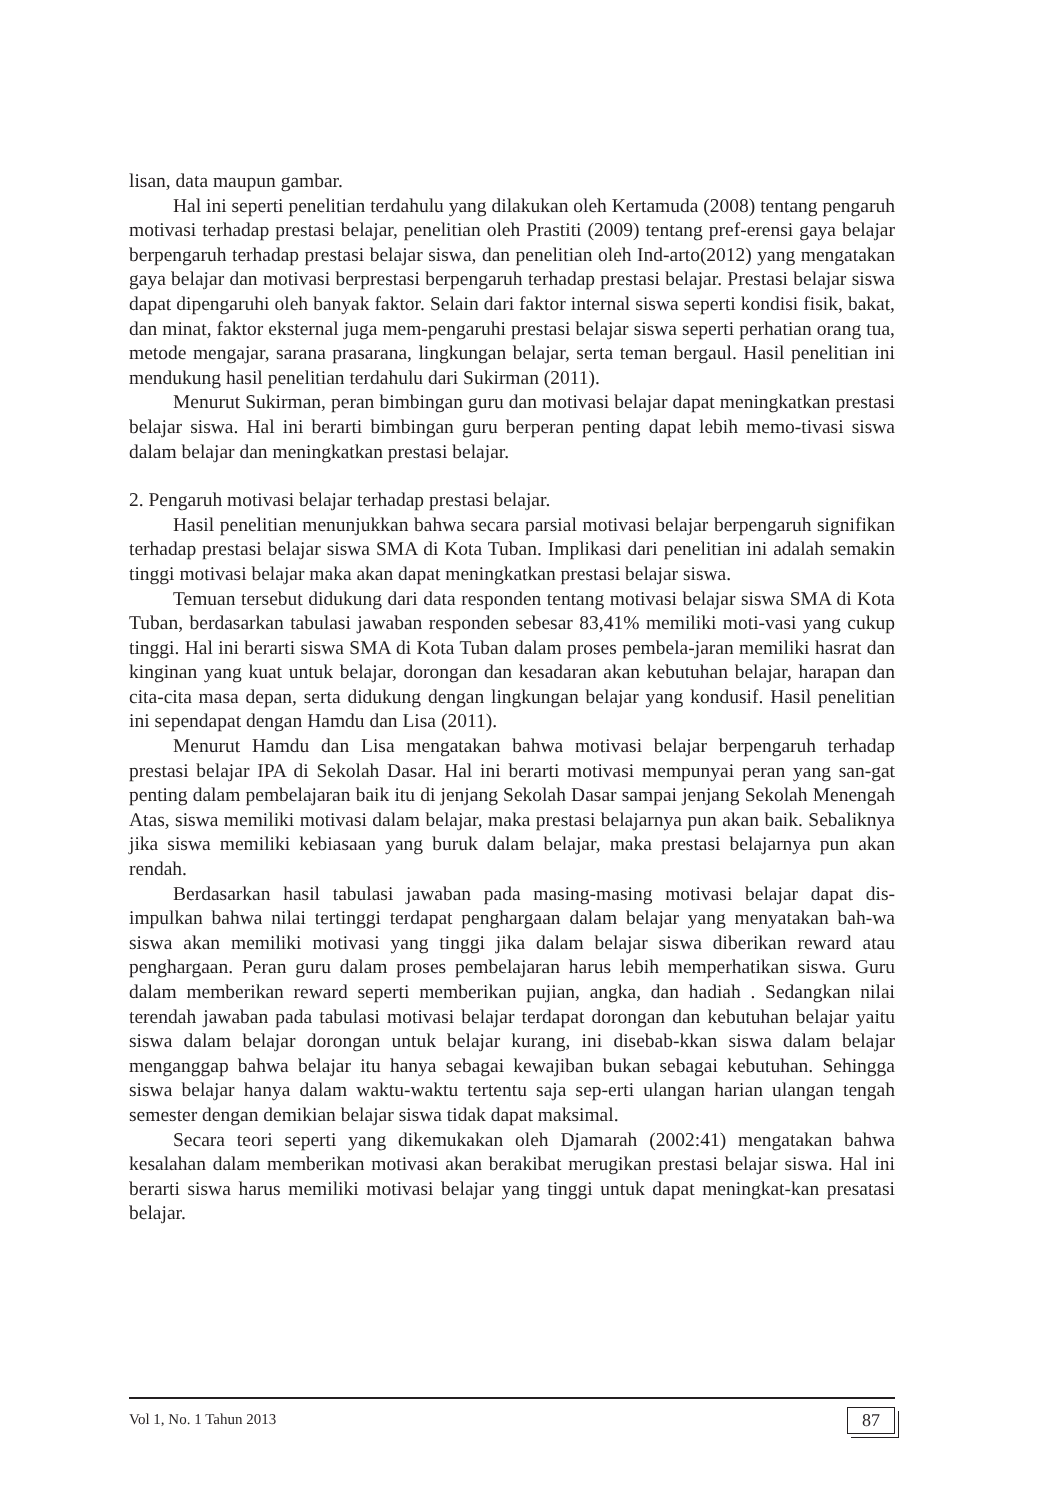lisan, data maupun gambar.
Hal ini seperti penelitian terdahulu yang dilakukan oleh Kertamuda (2008) tentang pengaruh motivasi terhadap prestasi belajar, penelitian oleh Prastiti (2009) tentang pref-erensi gaya belajar berpengaruh terhadap prestasi belajar siswa, dan penelitian oleh Ind-arto(2012) yang mengatakan gaya belajar dan motivasi berprestasi berpengaruh terhadap prestasi belajar. Prestasi belajar siswa dapat dipengaruhi oleh banyak faktor. Selain dari faktor internal siswa seperti kondisi fisik, bakat, dan minat, faktor eksternal juga mem-pengaruhi prestasi belajar siswa seperti perhatian orang tua, metode mengajar, sarana prasarana, lingkungan belajar, serta teman bergaul. Hasil penelitian ini mendukung hasil penelitian terdahulu dari Sukirman (2011).
Menurut Sukirman, peran bimbingan guru dan motivasi belajar dapat meningkatkan prestasi belajar siswa. Hal ini berarti bimbingan guru berperan penting dapat lebih memo-tivasi siswa dalam belajar dan meningkatkan prestasi belajar.
2. Pengaruh motivasi belajar terhadap prestasi belajar.
Hasil penelitian menunjukkan bahwa secara parsial motivasi belajar berpengaruh signifikan terhadap prestasi belajar siswa SMA di Kota Tuban. Implikasi dari penelitian ini adalah semakin tinggi motivasi belajar maka akan dapat meningkatkan prestasi belajar siswa.
Temuan tersebut didukung dari data responden tentang motivasi belajar siswa SMA di Kota Tuban, berdasarkan tabulasi jawaban responden sebesar 83,41% memiliki moti-vasi yang cukup tinggi. Hal ini berarti siswa SMA di Kota Tuban dalam proses pembela-jaran memiliki hasrat dan kinginan yang kuat untuk belajar, dorongan dan kesadaran akan kebutuhan belajar, harapan dan cita-cita masa depan, serta didukung dengan lingkungan belajar yang kondusif. Hasil penelitian ini sependapat dengan Hamdu dan Lisa (2011).
Menurut Hamdu dan Lisa mengatakan bahwa motivasi belajar berpengaruh terhadap prestasi belajar IPA di Sekolah Dasar. Hal ini berarti motivasi mempunyai peran yang san-gat penting dalam pembelajaran baik itu di jenjang Sekolah Dasar sampai jenjang Sekolah Menengah Atas, siswa memiliki motivasi dalam belajar, maka prestasi belajarnya pun akan baik. Sebaliknya jika siswa memiliki kebiasaan yang buruk dalam belajar, maka prestasi belajarnya pun akan rendah.
Berdasarkan hasil tabulasi jawaban pada masing-masing motivasi belajar dapat dis-impulkan bahwa nilai tertinggi terdapat penghargaan dalam belajar yang menyatakan bah-wa siswa akan memiliki motivasi yang tinggi jika dalam belajar siswa diberikan reward atau penghargaan. Peran guru dalam proses pembelajaran harus lebih memperhatikan siswa. Guru dalam memberikan reward seperti memberikan pujian, angka, dan hadiah . Sedangkan nilai terendah jawaban pada tabulasi motivasi belajar terdapat dorongan dan kebutuhan belajar yaitu siswa dalam belajar dorongan untuk belajar kurang, ini disebab-kkan siswa dalam belajar menganggap bahwa belajar itu hanya sebagai kewajiban bukan sebagai kebutuhan. Sehingga siswa belajar hanya dalam waktu-waktu tertentu saja sep-erti ulangan harian ulangan tengah semester dengan demikian belajar siswa tidak dapat maksimal.
Secara teori seperti yang dikemukakan oleh Djamarah (2002:41) mengatakan bahwa kesalahan dalam memberikan motivasi akan berakibat merugikan prestasi belajar siswa. Hal ini berarti siswa harus memiliki motivasi belajar yang tinggi untuk dapat meningkat-kan presatasi belajar.
Vol 1, No. 1 Tahun 2013 87